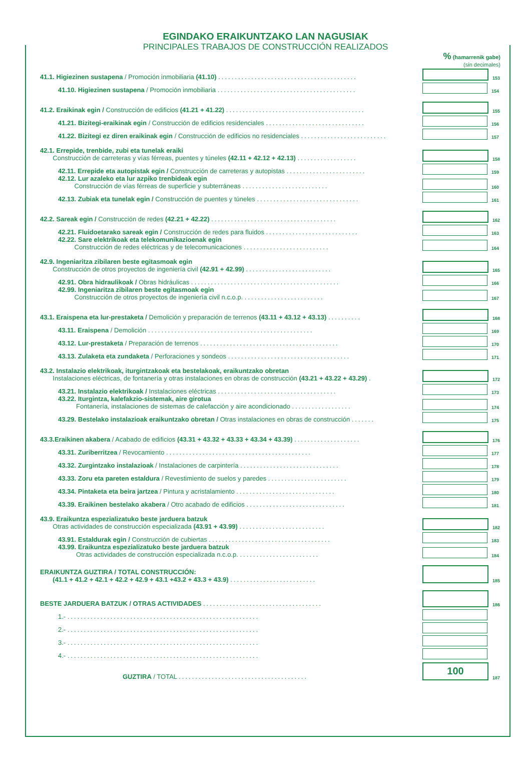EGINDAKO ERAIKUNTZAKO LAN NAGUSIAK
PRINCIPALES TRABAJOS DE CONSTRUCCIÓN REALIZADOS
% (hamarrenik gabe)
(sin decimales)
41.1. Higiezinen sustapena / Promoción inmobiliaria (41.10) ..........................................
153
41.10. Higiezinen sustapena / Promoción inmobiliaria ..........................................
154
41.2. Eraikinak egin / Construcción de edificios (41.21 + 41.22) ..........................................
155
41.21. Bizitegi-eraikinak egin / Construcción de edificios residenciales ..............................
156
41.22. Bizitegi ez diren eraikinak egin / Construcción de edificios no residenciales ..........................
157
42.1. Errepide, trenbide, zubi eta tunelak eraiki
Construcción de carreteras y vías férreas, puentes y túneles (42.11 + 42.12 + 42.13) ..................
158
42.11. Errepide eta autopistak egin / Construcción de carreteras y autopistas ........................
159
42.12. Lur azaleko eta lur azpiko trenbideak egin
Construcción de vías férreas de superficie y subterráneas ..........................
160
42.13. Zubiak eta tunelak egin / Construcción de puentes y túneles ...............................
161
42.2. Sareak egin / Construcción de redes (42.21 + 42.22) ......................................
162
42.21. Fluidoetarako sareak egin / Construcción de redes para fluidos ............................
163
42.22. Sare elektrikoak eta telekomunikazioenak egin
Construcción de redes eléctricas y de telecomunicaciones ..........................
164
42.9. Ingeniaritza zibilaren beste egitasmoak egin
Construcción de otros proyectos de ingeniería civil (42.91 + 42.99) ..........................
165
42.91. Obra hidraulikoak / Obras hidráulicas .............................................
166
42.99. Ingeniaritza zibilaren beste egitasmoak egin
Construcción de otros proyectos de ingeniería civil n.c.o.p. ........................
167
43.1. Eraispena eta lur-prestaketa / Demolición y preparación de terrenos (43.11 + 43.12 + 43.13) ..........
168
43.11. Eraispena / Demolición ..................................................
169
43.12. Lur-prestaketa / Preparación de terrenos ..........................................
170
43.13. Zulaketa eta zundaketa / Perforaciones y sondeos .....................................
171
43.2. Instalazio elektrikoak, iturgintzakoak eta bestelakoak, eraikuntzako obretan
Instalaciones eléctricas, de fontanería y otras instalaciones en obras de construcción (43.21 + 43.22 + 43.29) .
172
43.21. Instalazio elektrikoak / Instalaciones eléctricas ....................................
173
43.22. Iturgintza, kalefakzio-sistemak, aire girotua
Fontanería, instalaciones de sistemas de calefacción y aire acondicionado ..................
174
43.29. Bestelako instalazioak eraikuntzako obretan / Otras instalaciones en obras de construcción .......
175
43.3.Eraikinen akabera / Acabado de edificios (43.31 + 43.32 + 43.33 + 43.34 + 43.39) ....................
176
43.31. Zuriberritzea / Revocamiento ............................................
177
43.32. Zurgintzako instalazioak / Instalaciones de carpintería ..............................
178
43.33. Zoru eta pareten estaldura / Revestimiento de suelos y paredes ........................
179
43.34. Pintaketa eta beira jartzea / Pintura y acristalamiento ..............................
180
43.39. Eraikinen bestelako akabera / Otro acabado de edificios ..............................
181
43.9. Eraikuntza espezializatuko beste jarduera batzuk
Otras actividades de construcción especializada (43.91 + 43.99) ..........................
182
43.91. Estaldurak egin / Construcción de cubiertas .....................................
183
43.99. Eraikuntza espezializatuko beste jarduera batzuk
Otras actividades de construcción especializada n.c.o.p. ........................
184
ERAIKUNTZA GUZTIRA / TOTAL CONSTRUCCIÓN:
(41.1 + 41.2 + 42.1 + 42.2 + 42.9 + 43.1 +43.2 + 43.3 + 43.9) ..........................
185
BESTE JARDUERA BATZUK / OTRAS ACTIVIDADES ....................................
186
1.- ..........................................................
2.- ..........................................................
3.- ..........................................................
4.- ..........................................................
GUZTIRA / TOTAL .......................................
100
187